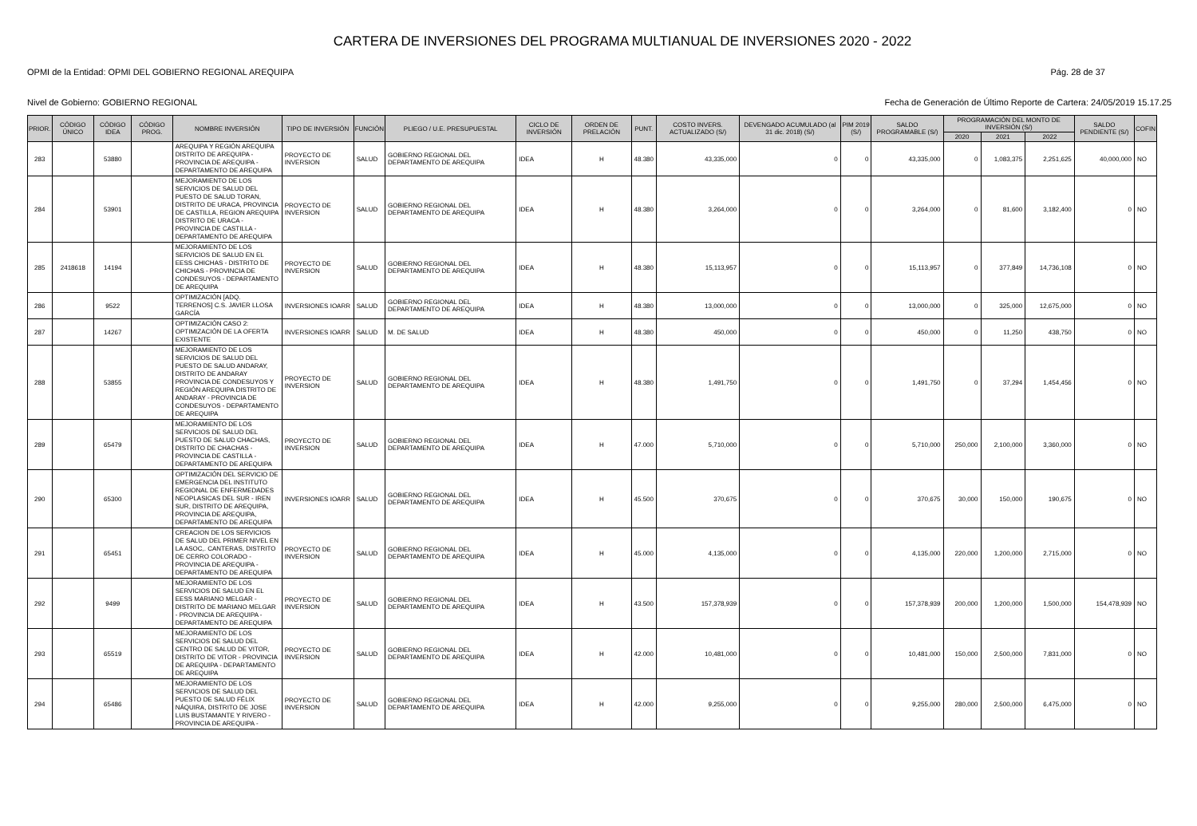CARTERA DE INVERSIONES DEL PROGRAMA MULTIANUAL DE INVERSIONES 2020 - 2022
OPMI de la Entidad: OPMI DEL GOBIERNO REGIONAL AREQUIPA Pág. 28 de 37
Nivel de Gobierno: GOBIERNO REGIONAL Fecha de Generación de Último Reporte de Cartera: 24/05/2019 15.17.25
| PRIOR. | CÓDIGO ÚNICO | CÓDIGO IDEA | CÓDIGO PROG. | NOMBRE INVERSIÓN | TIPO DE INVERSIÓN | FUNCIÓN | PLIEGO / U.E. PRESUPUESTAL | CICLO DE INVERSIÓN | ORDEN DE PRELACIÓN | PUNT. | COSTO INVERS. ACTUALIZADO (S/) | DEVENGADO ACUMULADO (al 31 dic. 2018) (S/) | PIM 2019 (S/) | SALDO PROGRAMABLE (S/) | PROGRAMACIÓN DEL MONTO DE INVERSIÓN (S/) | | | SALDO PENDIENTE (S/) | COFIN |
| --- | --- | --- | --- | --- | --- | --- | --- | --- | --- | --- | --- | --- | --- | --- | --- | --- | --- | --- | --- |
| | | | | | | | | | | | | | | | 2020 | 2021 | 2022 | | |
| 283 | | 53880 | | AREQUIPA Y REGIÓN AREQUIPA DISTRITO DE AREQUIPA - PROVINCIA DE AREQUIPA - DEPARTAMENTO DE AREQUIPA | PROYECTO DE INVERSION | SALUD | GOBIERNO REGIONAL DEL DEPARTAMENTO DE AREQUIPA | IDEA | H | 48.380 | 43,335,000 | 0 | 0 | 43,335,000 | 0 | 1,083,375 | 2,251,625 | 40,000,000 | NO |
| 284 | | 53901 | | MEJORAMIENTO DE LOS SERVICIOS DE SALUD DEL PUESTO DE SALUD TORAN, DISTRITO DE URACA, PROVINCIA DE CASTILLA, REGION AREQUIPA DISTRITO DE URACA - PROVINCIA DE CASTILLA - DEPARTAMENTO DE AREQUIPA | PROYECTO DE INVERSION | SALUD | GOBIERNO REGIONAL DEL DEPARTAMENTO DE AREQUIPA | IDEA | H | 48.380 | 3,264,000 | 0 | 0 | 3,264,000 | 0 | 81,600 | 3,182,400 | 0 | NO |
| 285 | 2418618 | 14194 | | MEJORAMIENTO DE LOS SERVICIOS DE SALUD EN EL EESS CHICHAS - DISTRITO DE CHICHAS - PROVINCIA DE CONDESUYOS - DEPARTAMENTO DE AREQUIPA | PROYECTO DE INVERSION | SALUD | GOBIERNO REGIONAL DEL DEPARTAMENTO DE AREQUIPA | IDEA | H | 48.380 | 15,113,957 | 0 | 0 | 15,113,957 | 0 | 377,849 | 14,736,108 | 0 | NO |
| 286 | | 9522 | | OPTIMIZACIÓN [ADQ. TERRENOS] C.S. JAVIER LLOSA GARCÍA | INVERSIONES IOARR | SALUD | GOBIERNO REGIONAL DEL DEPARTAMENTO DE AREQUIPA | IDEA | H | 48.380 | 13,000,000 | 0 | 0 | 13,000,000 | 0 | 325,000 | 12,675,000 | 0 | NO |
| 287 | | 14267 | | OPTIMIZACIÓN CASO 2: OPTIMIZACIÓN DE LA OFERTA EXISTENTE | INVERSIONES IOARR | SALUD | M. DE SALUD | IDEA | H | 48.380 | 450,000 | 0 | 0 | 450,000 | 0 | 11,250 | 438,750 | 0 | NO |
| 288 | | 53855 | | MEJORAMIENTO DE LOS SERVICIOS DE SALUD DEL PUESTO DE SALUD ANDARAY, DISTRITO DE ANDARAY PROVINCIA DE CONDESUYOS Y REGIÓN AREQUIPA DISTRITO DE ANDARAY - PROVINCIA DE CONDESUYOS - DEPARTAMENTO DE AREQUIPA | PROYECTO DE INVERSION | SALUD | GOBIERNO REGIONAL DEL DEPARTAMENTO DE AREQUIPA | IDEA | H | 48.380 | 1,491,750 | 0 | 0 | 1,491,750 | 0 | 37,294 | 1,454,456 | 0 | NO |
| 289 | | 65479 | | MEJORAMIENTO DE LOS SERVICIOS DE SALUD DEL PUESTO DE SALUD CHACHAS, DISTRITO DE CHACHAS - PROVINCIA DE CASTILLA - DEPARTAMENTO DE AREQUIPA | PROYECTO DE INVERSION | SALUD | GOBIERNO REGIONAL DEL DEPARTAMENTO DE AREQUIPA | IDEA | H | 47.000 | 5,710,000 | 0 | 0 | 5,710,000 | 250,000 | 2,100,000 | 3,360,000 | 0 | NO |
| 290 | | 65300 | | OPTIMIZACIÓN DEL SERVICIO DE EMERGENCIA DEL INSTITUTO REGIONAL DE ENFERMEDADES NEOPLASICAS DEL SUR - IREN SUR, DISTRITO DE AREQUIPA, PROVINCIA DE AREQUIPA, DEPARTAMENTO DE AREQUIPA | INVERSIONES IOARR | SALUD | GOBIERNO REGIONAL DEL DEPARTAMENTO DE AREQUIPA | IDEA | H | 45.500 | 370,675 | 0 | 0 | 370,675 | 30,000 | 150,000 | 190,675 | 0 | NO |
| 291 | | 65451 | | CREACION DE LOS SERVICIOS DE SALUD DEL PRIMER NIVEL EN LA ASOC,. CANTERAS, DISTRITO DE CERRO COLORADO - PROVINCIA DE AREQUIPA - DEPARTAMENTO DE AREQUIPA | PROYECTO DE INVERSION | SALUD | GOBIERNO REGIONAL DEL DEPARTAMENTO DE AREQUIPA | IDEA | H | 45.000 | 4,135,000 | 0 | 0 | 4,135,000 | 220,000 | 1,200,000 | 2,715,000 | 0 | NO |
| 292 | | 9499 | | MEJORAMIENTO DE LOS SERVICIOS DE SALUD EN EL EESS MARIANO MELGAR - DISTRITO DE MARIANO MELGAR - PROVINCIA DE AREQUIPA - DEPARTAMENTO DE AREQUIPA | PROYECTO DE INVERSION | SALUD | GOBIERNO REGIONAL DEL DEPARTAMENTO DE AREQUIPA | IDEA | H | 43.500 | 157,378,939 | 0 | 0 | 157,378,939 | 200,000 | 1,200,000 | 1,500,000 | 154,478,939 | NO |
| 293 | | 65519 | | MEJORAMIENTO DE LOS SERVICIOS DE SALUD DEL CENTRO DE SALUD DE VITOR, DISTRITO DE VITOR - PROVINCIA DE AREQUIPA - DEPARTAMENTO DE AREQUIPA | PROYECTO DE INVERSION | SALUD | GOBIERNO REGIONAL DEL DEPARTAMENTO DE AREQUIPA | IDEA | H | 42.000 | 10,481,000 | 0 | 0 | 10,481,000 | 150,000 | 2,500,000 | 7,831,000 | 0 | NO |
| 294 | | 65486 | | MEJORAMIENTO DE LOS SERVICIOS DE SALUD DEL PUESTO DE SALUD FÉLIX NÁQUIRA, DISTRITO DE JOSE LUIS BUSTAMANTE Y RIVERO - PROVINCIA DE AREQUIPA - | PROYECTO DE INVERSION | SALUD | GOBIERNO REGIONAL DEL DEPARTAMENTO DE AREQUIPA | IDEA | H | 42.000 | 9,255,000 | 0 | 0 | 9,255,000 | 280,000 | 2,500,000 | 6,475,000 | 0 | NO |